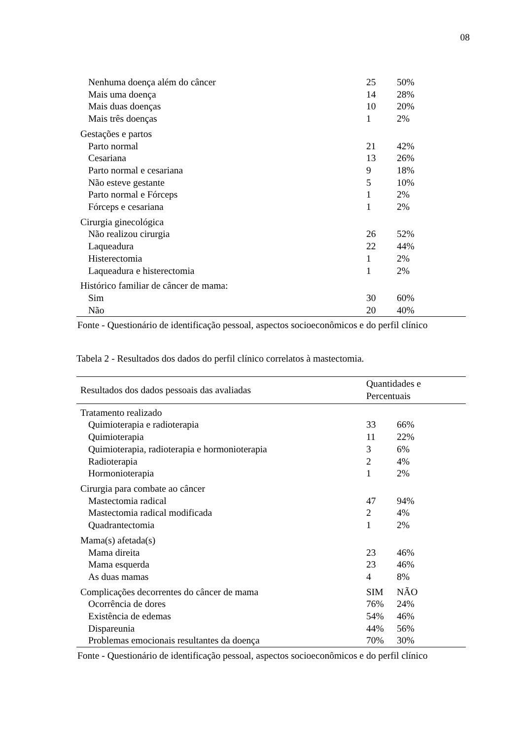08
| Nenhuma doença além do câncer | 25 | 50% |
| Mais uma doença | 14 | 28% |
| Mais duas doenças | 10 | 20% |
| Mais três doenças | 1 | 2% |
| Gestações e partos | | |
| Parto normal | 21 | 42% |
| Cesariana | 13 | 26% |
| Parto normal e cesariana | 9 | 18% |
| Não esteve gestante | 5 | 10% |
| Parto normal e Fórceps | 1 | 2% |
| Fórceps e cesariana | 1 | 2% |
| Cirurgia ginecológica | | |
| Não realizou cirurgia | 26 | 52% |
| Laqueadura | 22 | 44% |
| Histerectomia | 1 | 2% |
| Laqueadura e histerectomia | 1 | 2% |
| Histórico familiar de câncer de mama: | | |
| Sim | 30 | 60% |
| Não | 20 | 40% |
Fonte - Questionário de identificação pessoal, aspectos socioeconômicos e do perfil clínico
Tabela 2 - Resultados dos dados do perfil clínico correlatos à mastectomia.
| Resultados dos dados pessoais das avaliadas | Quantidades e Percentuais | |
| --- | --- | --- |
| Tratamento realizado | | |
| Quimioterapia e radioterapia | 33 | 66% |
| Quimioterapia | 11 | 22% |
| Quimioterapia, radioterapia e hormonioterapia | 3 | 6% |
| Radioterapia | 2 | 4% |
| Hormonioterapia | 1 | 2% |
| Cirurgia para combate ao câncer | | |
| Mastectomia radical | 47 | 94% |
| Mastectomia radical modificada | 2 | 4% |
| Quadrantectomia | 1 | 2% |
| Mama(s) afetada(s) | | |
| Mama direita | 23 | 46% |
| Mama esquerda | 23 | 46% |
| As duas mamas | 4 | 8% |
| Complicações decorrentes do câncer de mama | SIM | NÃO |
| Ocorrência de dores | 76% | 24% |
| Existência de edemas | 54% | 46% |
| Dispareunia | 44% | 56% |
| Problemas emocionais resultantes da doença | 70% | 30% |
Fonte - Questionário de identificação pessoal, aspectos socioeconômicos e do perfil clínico